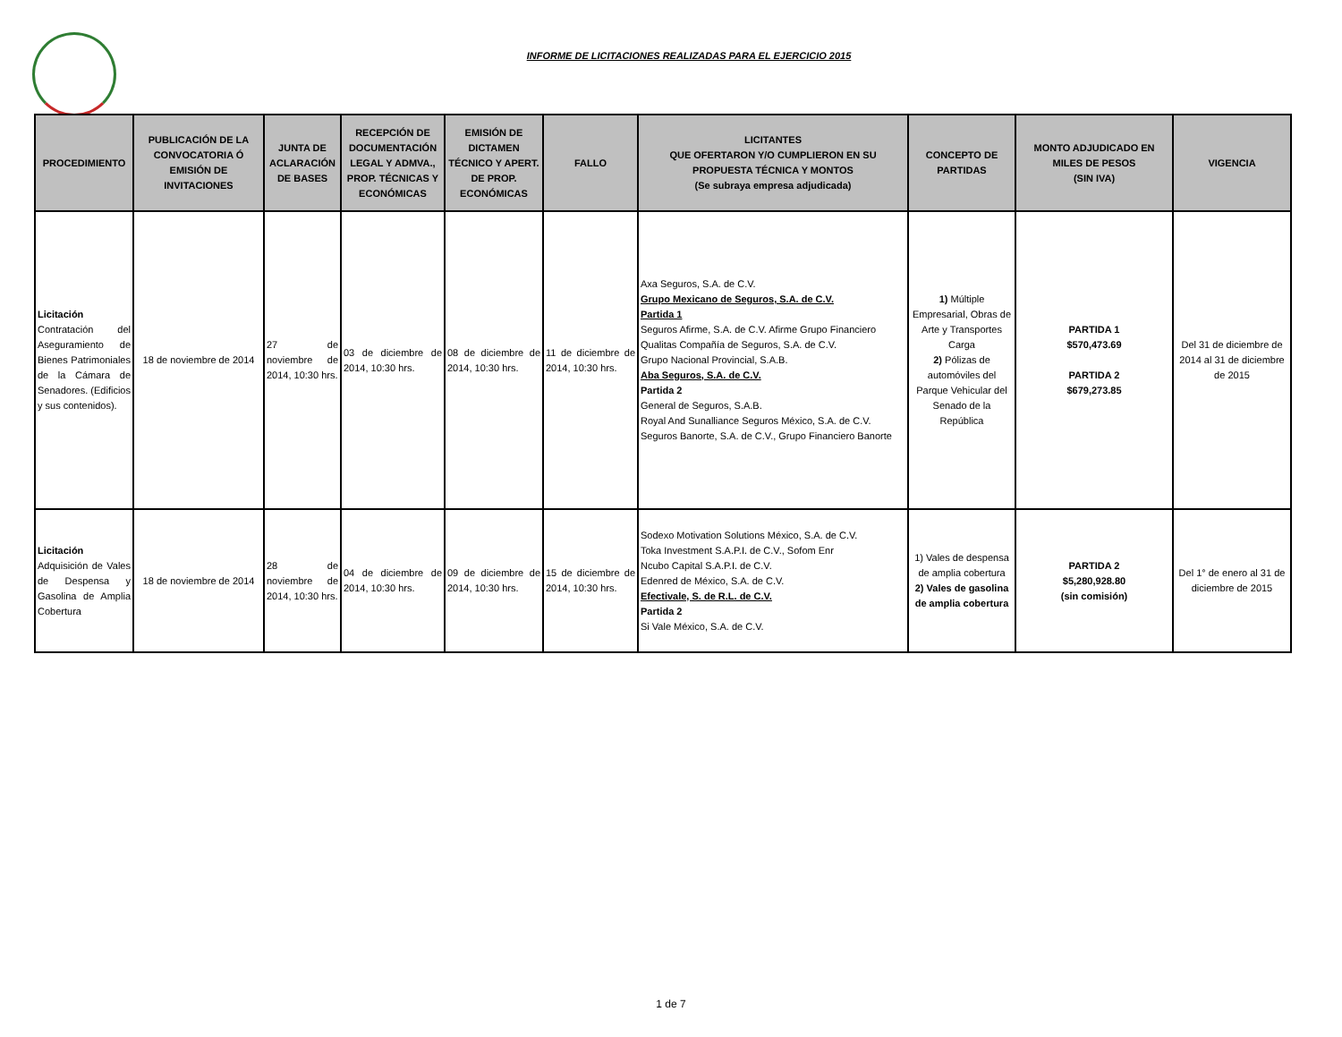INFORME DE LICITACIONES REALIZADAS PARA EL EJERCICIO 2015
| PROCEDIMIENTO | PUBLICACIÓN DE LA CONVOCATORIA Ó EMISIÓN DE INVITACIONES | JUNTA DE ACLARACIÓN DE BASES | RECEPCIÓN DE DOCUMENTACIÓN LEGAL Y ADMVA., PROP. TÉCNICAS Y ECONÓMICAS | EMISIÓN DE DICTAMEN TÉCNICO Y APERT. DE PROP. ECONÓMICAS | FALLO | LICITANTES QUE OFERTARON Y/O CUMPLIERON EN SU PROPUESTA TÉCNICA Y MONTOS (Se subraya empresa adjudicada) | CONCEPTO DE PARTIDAS | MONTO ADJUDICADO EN MILES DE PESOS (SIN IVA) | VIGENCIA |
| --- | --- | --- | --- | --- | --- | --- | --- | --- | --- |
| Licitación Contratación del Aseguramiento de Bienes Patrimoniales de la Cámara de Senadores. (Edificios y sus contenidos). | 18 de noviembre de 2014 | 27 de noviembre de 2014, 10:30 hrs. | 03 de diciembre de 2014, 10:30 hrs. | 08 de diciembre de 2014, 10:30 hrs. | 11 de diciembre de 2014, 10:30 hrs. | Axa Seguros, S.A. de C.V. Grupo Mexicano de Seguros, S.A. de C.V. Partida 1 Seguros Afirme, S.A. de C.V. Afirme Grupo Financiero Qualitas Compañía de Seguros, S.A. de C.V. Grupo Nacional Provincial, S.A.B. Aba Seguros, S.A. de C.V. Partida 2 General de Seguros, S.A.B. Royal And Sunalliance Seguros México, S.A. de C.V. Seguros Banorte, S.A. de C.V., Grupo Financiero Banorte | 1) Múltiple Empresarial, Obras de Arte y Transportes Carga 2) Pólizas de automóviles del Parque Vehicular del Senado de la República | PARTIDA 1 $570,473.69 PARTIDA 2 $679,273.85 | Del 31 de diciembre de 2014 al 31 de diciembre de 2015 |
| Licitación Adquisición de Vales de Despensa y Gasolina de Amplia Cobertura | 18 de noviembre de 2014 | 28 de noviembre de 2014, 10:30 hrs. | 04 de diciembre de 2014, 10:30 hrs. | 09 de diciembre de 2014, 10:30 hrs. | 15 de diciembre de 2014, 10:30 hrs. | Sodexo Motivation Solutions México, S.A. de C.V. Toka Investment S.A.P.I. de C.V., Sofom Enr Ncubo Capital S.A.P.I. de C.V. Edenred de México, S.A. de C.V. Efectivale, S. de R.L. de C.V. Partida 2 Si Vale México, S.A. de C.V. | 1) Vales de despensa de amplia cobertura 2) Vales de gasolina de amplia cobertura | PARTIDA 2 $5,280,928.80 (sin comisión) | Del 1° de enero al 31 de diciembre de 2015 |
1 de 7